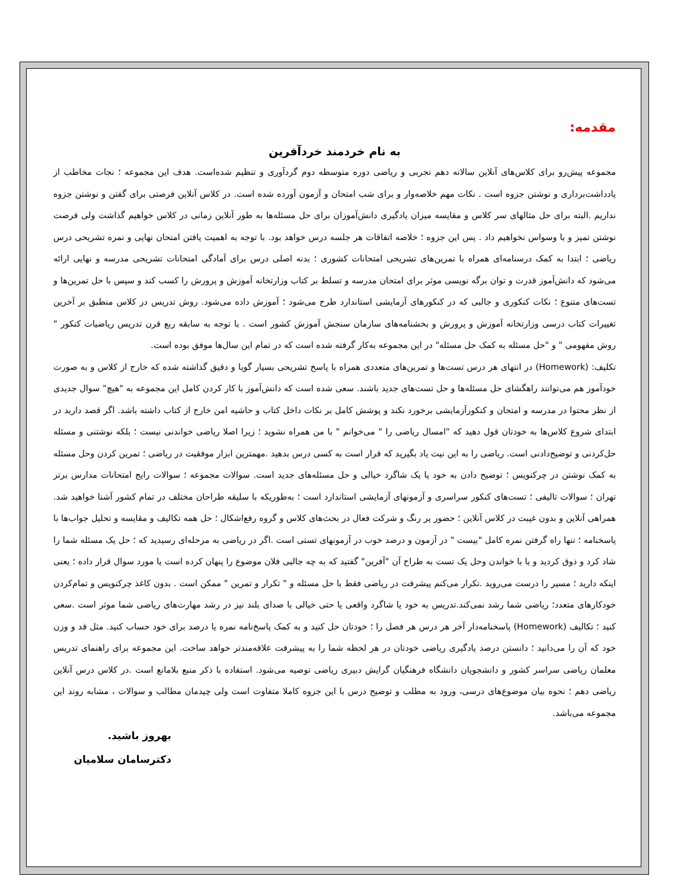مقدمه:
به نام خردمند خردآفرین
مجموعه پیش‌رو برای کلاس‌های آنلاین سالانه دهم تجربی و ریاضی دوره متوسطه دوم گردآوری و تنظیم شده‌است. هدف این مجموعه ؛ نجات مخاطب از یادداشت‌برداری و نوشتن جزوه است . نکات مهم خلاصه‌وار و برای شب امتحان و آزمون آورده شده است. در کلاس آنلاین فرصتی برای گفتن و نوشتن جزوه نداریم .البته برای حل مثالهای سر کلاس و مقایسه میزان یادگیری دانش‌آموزان برای حل مسئله‌ها به طور آنلاین زمانی در کلاس خواهیم گذاشت ولی فرصت نوشتن تمیز و با وسواس نخواهیم داد . پس این جزوه ؛ خلاصه اتفاقات هر جلسه درس خواهد بود. با توجه به اهمیت یافتن امتحان نهایی و نمره تشریحی درس ریاضی ؛ ابتدا به کمک درسنامه‌ای همراه با تمرین‌های تشریحی امتحانات کشوری ؛ بدنه اصلی درس برای آمادگی امتحانات تشریحی مدرسه و نهایی ارائه می‌شود که دانش‌آموز قدرت و توان برگه نویسی موثر برای امتحان مدرسه و تسلط بر کتاب وزارتخانه آموزش و پرورش را کسب کند و سپس با حل تمرین‌ها و تست‌های متنوع ؛ نکات کنکوری و جالبی که در کنکورهای آزمایشی استاندارد طرح می‌شود ؛ آموزش داده می‌شود. روش تدریس در کلاس منطبق بر آخرین تغییرات کتاب درسی وزارتخانه آموزش و پرورش و بخشنامه‌های سازمان سنجش آموزش کشور است . با توجه به سابقه ربع قرن تدریس ریاضیات کنکور " روش مفهومی " و "حل مسئله به کمک حل مسئله" در این مجموعه به‌کار گرفته شده است که در تمام این سال‌ها موفق بوده است.
تکلیف: (Homework) در انتهای هر درس تست‌ها و تمرین‌های متعددی همراه با پاسخ تشریحی بسیار گویا و دقیق گذاشته شده که خارج از کلاس و به صورت خودآموز هم می‌توانند راهگشای حل مسئله‌ها و حل تست‌های جدید باشند. سعی شده است که دانش‌آموز با کار کردن کامل این مجموعه به "هیچ" سوال جدیدی از نظر محتوا در مدرسه و امتحان و کنکورآزمایشی برخورد نکند و پوشش کامل بر نکات داخل کتاب و حاشیه امن خارج از کتاب داشته باشد. اگر قصد دارید در ابتدای شروع کلاس‌ها به خودتان قول دهید که "امسال ریاضی را " می‌خوانم " با من همراه نشوید ؛ زیرا اصلا ریاضی خواندنی نیست ؛ بلکه نوشتنی و مسئله حل‌کردنی و توضیح‌دادنی است. ریاضی را به این نیت یاد بگیرید که قرار است به کسی درس بدهید .مهمترین ابزار موفقیت در ریاضی ؛ تمرین کردن وحل مسئله به کمک نوشتن در چرکنویس ؛ توضیح دادن به خود یا یک شاگرد خیالی و حل مسئله‌های جدید است. سوالات مجموعه ؛ سوالات رایج امتحانات مدارس برتر تهران ؛ سوالات تالیفی ؛ تست‌های کنکور سراسری و آزمونهای آزمایشی استاندارد است ؛ به‌طوریکه با سلیقه طراحان مختلف در تمام کشور آشنا خواهید شد. همراهی آنلاین و بدون غیبت در کلاس آنلاین ؛ حضور پر رنگ و شرکت فعال در بحث‌های کلاس و گروه رفع‌اشکال ؛ حل همه تکالیف و مقایسه و تحلیل جواب‌ها با پاسخنامه ؛ تنها راه گرفتن نمره کامل "بیست " در آزمون و درصد خوب در آزمونهای تستی است .اگر در ریاضی به مرحله‌ای رسیدید که ؛ حل یک مسئله شما را شاد کرد و ذوق کردید و یا با خواندن وحل یک تست به طراح آن "آفرین" گفتید که به چه جالبی فلان موضوع را پنهان کرده است یا مورد سوال قرار داده ؛ یعنی اینکه دارید ؛ مسیر را درست می‌روید .تکرار می‌کنم پیشرفت در ریاضی فقط با حل مسئله و " تکرار و تمرین " ممکن است . بدون کاغذ چرکنویس و تمام‌کردن خودکارهای متعدد؛ ریاضی شما رشد نمی‌کند.تدریس به خود یا شاگرد واقعی یا حتی خیالی با صدای بلند نیز در رشد مهارت‌های ریاضی شما موثر است .سعی کنید ؛ تکالیف (Homework) پاسخنامه‌دار آخر هر درس هر فصل را ؛ خودتان حل کنید و به کمک پاسخ‌نامه نمره یا درصد برای خود حساب کنید. مثل قد و وزن خود که آن را می‌دانید ؛ دانستن درصد یادگیری ریاضی خودتان در هر لحظه شما را به پیشرفت علاقه‌مندتر خواهد ساخت. این مجموعه برای راهنمای تدریس معلمان ریاضی سراسر کشور و دانشجویان دانشگاه فرهنگیان گرایش دبیری ریاضی توصیه می‌شود. استفاده با ذکر منبع بلامانع است .در کلاس درس آنلاین ریاضی دهم ؛ نحوه بیان موضوع‌های درسی، ورود به مطلب و توضیح درس با این جزوه کاملا متفاوت است ولی چیدمان مطالب و سوالات ، مشابه روند این مجموعه می‌باشد.
بهروز باشید.
دکترسامان سلامیان